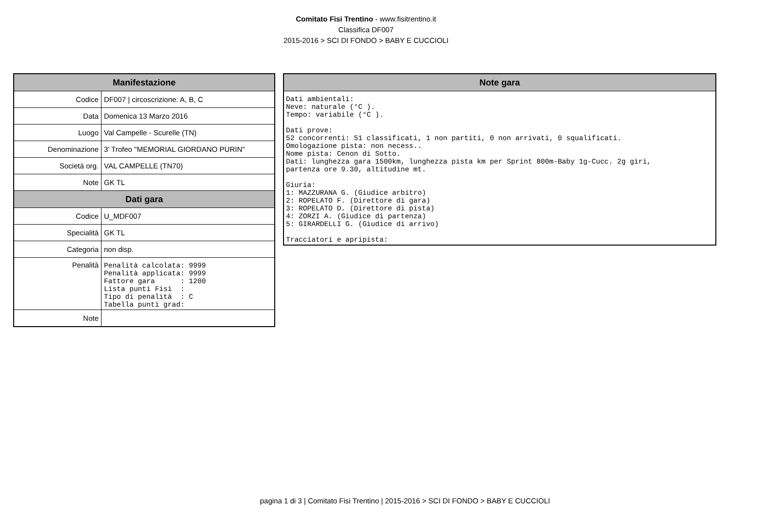Comitato Fisi Trentino - www.fisitrentino.it
Classifica DF007
2015-2016 > SCI DI FONDO > BABY E CUCCIOLI
| Manifestazione | |
| --- | --- |
| Codice | DF007 / circoscrizione: A, B, C |
| Data | Domenica 13 Marzo 2016 |
| Luogo | Val Campelle - Scurelle (TN) |
| Denominazione | 3' Trofeo "MEMORIAL GIORDANO PURIN" |
| Società org. | VAL CAMPELLE (TN70) |
| Note | GK TL |
| Dati gara | |
| Codice | U_MDF007 |
| Specialità | GK TL |
| Categoria | non disp. |
| Penalità | Penalità calcolata: 9999 Penalità applicata: 9999 Fattore gara : 1200 Lista punti Fisi : Tipo di penalità : C Tabella punti grad: |
| Note | |
| Note gara |
| --- |
| Dati ambientali: Neve: naturale (°C ). Tempo: variabile (°C ). Dati prove: 52 concorrenti: 51 classificati, 1 non partiti, 0 non arrivati, 0 squalificati. Omologazione pista: non necess.. Nome pista: Cenon di Sotto. Dati: lunghezza gara 1500km, lunghezza pista km per Sprint 800m-Baby 1g-Cucc. 2g giri, partenza ore 9.30, altitudine mt. Giuria: 1: MAZZURANA G. (Giudice arbitro) 2: ROPELATO F. (Direttore di gara) 3: ROPELATO D. (Direttore di pista) 4: ZORZI A. (Giudice di partenza) 5: GIRARDELLI G. (Giudice di arrivo) Tracciatori e apripista: |
pagina 1 di 3 | Comitato Fisi Trentino | 2015-2016 > SCI DI FONDO > BABY E CUCCIOLI